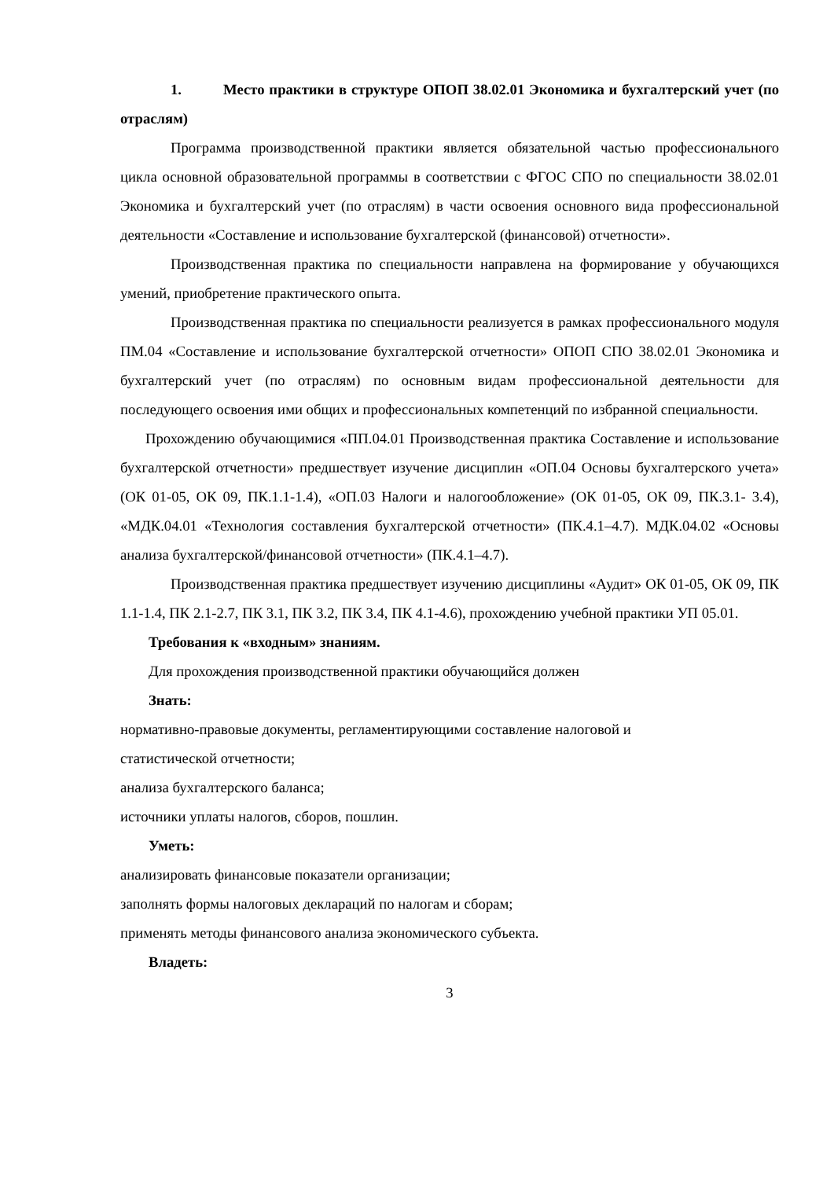1. Место практики в структуре ОПОП 38.02.01 Экономика и бухгалтерский учет (по отраслям)
Программа производственной практики является обязательной частью профессионального цикла основной образовательной программы в соответствии с ФГОС СПО по специальности 38.02.01 Экономика и бухгалтерский учет (по отраслям) в части освоения основного вида профессиональной деятельности «Составление и использование бухгалтерской (финансовой) отчетности».
Производственная практика по специальности направлена на формирование у обучающихся умений, приобретение практического опыта.
Производственная практика по специальности реализуется в рамках профессионального модуля ПМ.04 «Составление и использование бухгалтерской отчетности» ОПОП СПО 38.02.01 Экономика и бухгалтерский учет (по отраслям) по основным видам профессиональной деятельности для последующего освоения ими общих и профессиональных компетенций по избранной специальности.
Прохождению обучающимися «ПП.04.01 Производственная практика Составление и использование бухгалтерской отчетности» предшествует изучение дисциплин «ОП.04 Основы бухгалтерского учета» (ОК 01-05, ОК 09, ПК.1.1-1.4), «ОП.03 Налоги и налогообложение» (ОК 01-05, ОК 09, ПК.3.1- 3.4), «МДК.04.01 «Технология составления бухгалтерской отчетности» (ПК.4.1–4.7). МДК.04.02 «Основы анализа бухгалтерской/финансовой отчетности» (ПК.4.1–4.7).
Производственная практика предшествует изучению дисциплины «Аудит» ОК 01-05, ОК 09, ПК 1.1-1.4, ПК 2.1-2.7, ПК 3.1, ПК 3.2, ПК 3.4, ПК 4.1-4.6), прохождению учебной практики УП 05.01.
Требования к «входным» знаниям.
Для прохождения производственной практики обучающийся должен
Знать:
нормативно-правовые документы, регламентирующими составление налоговой и
статистической отчетности;
анализа бухгалтерского баланса;
источники уплаты налогов, сборов, пошлин.
Уметь:
анализировать финансовые показатели организации;
заполнять формы налоговых деклараций по налогам и сборам;
применять методы финансового анализа экономического субъекта.
Владеть:
3